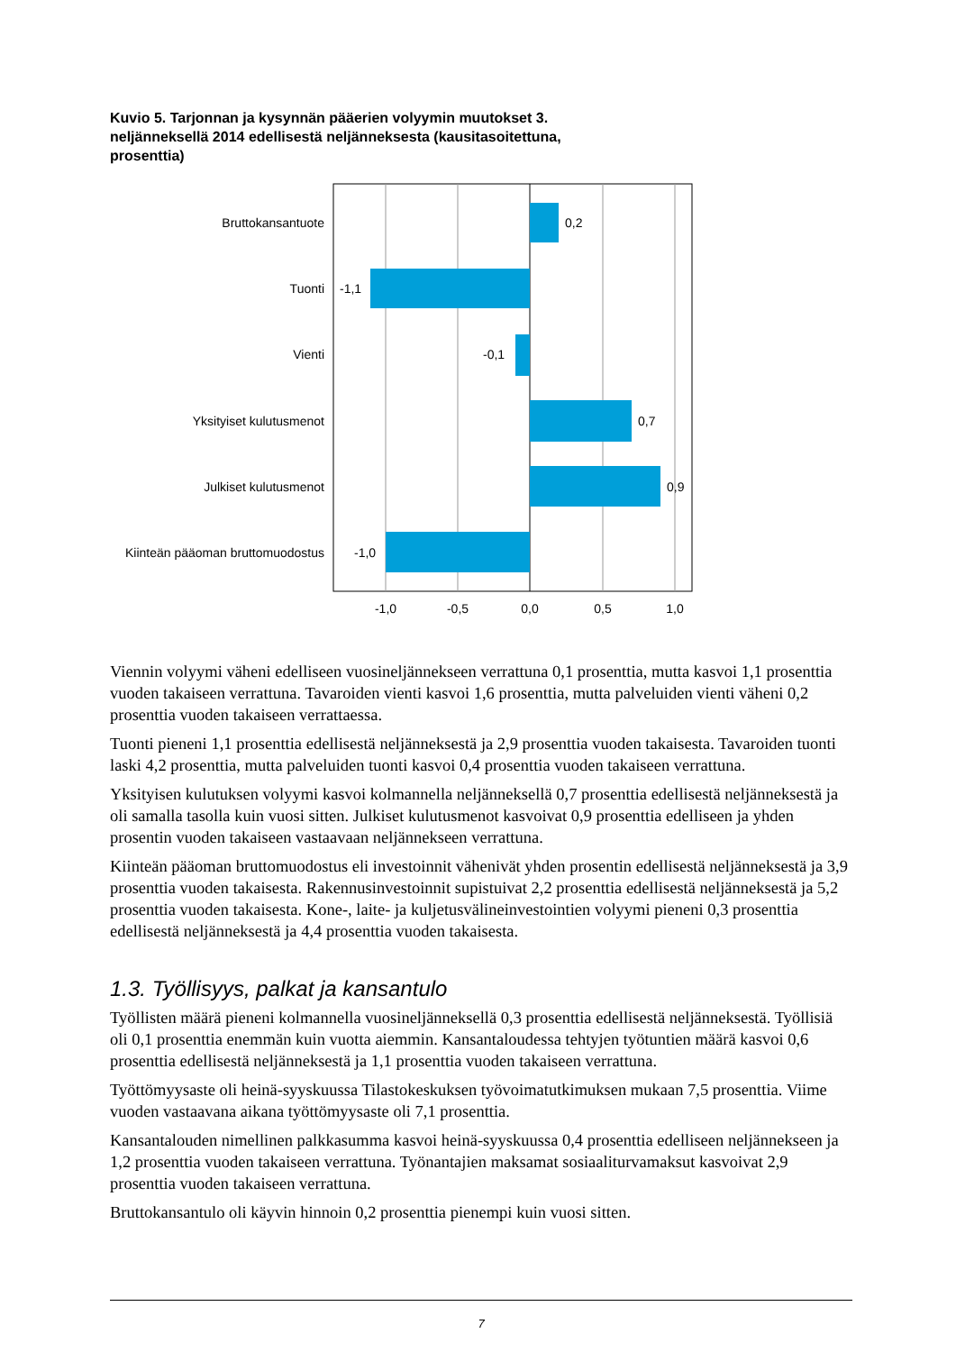Kuvio 5. Tarjonnan ja kysynnän pääerien volyymin muutokset 3. neljänneksellä 2014 edellisestä neljänneksesta (kausitasoitettuna, prosenttia)
Bruttokansantuote
Tuonti
Vienti
Yksityiset kulutusmenot
Julkiset kulutusmenot
Kiinteän pääoman bruttomuodostus
0,2
-1,1
-0,1
0,7
0,9
-1,0
-1,0
-0,5
0,0
0,5
1,0
Viennin volyymi väheni edelliseen vuosineljännekseen verrattuna 0,1 prosenttia, mutta kasvoi 1,1 prosenttia vuoden takaiseen verrattuna. Tavaroiden vienti kasvoi 1,6 prosenttia, mutta palveluiden vienti väheni 0,2 prosenttia vuoden takaiseen verrattaessa.
Tuonti pieneni 1,1 prosenttia edellisestä neljänneksestä ja 2,9 prosenttia vuoden takaisesta. Tavaroiden tuonti laski 4,2 prosenttia, mutta palveluiden tuonti kasvoi 0,4 prosenttia vuoden takaiseen verrattuna.
Yksityisen kulutuksen volyymi kasvoi kolmannella neljänneksellä 0,7 prosenttia edellisestä neljänneksestä ja oli samalla tasolla kuin vuosi sitten. Julkiset kulutusmenot kasvoivat 0,9 prosenttia edelliseen ja yhden prosentin vuoden takaiseen vastaavaan neljännekseen verrattuna.
Kiinteän pääoman bruttomuodostus eli investoinnit vähenivät yhden prosentin edellisestä neljänneksestä ja 3,9 prosenttia vuoden takaisesta. Rakennusinvestoinnit supistuivat 2,2 prosenttia edellisestä neljänneksestä ja 5,2 prosenttia vuoden takaisesta. Kone-, laite- ja kuljetusvälineinvestointien volyymi pieneni 0,3 prosenttia edellisestä neljänneksestä ja 4,4 prosenttia vuoden takaisesta.
1.3. Työllisyys, palkat ja kansantulo
Työllisten määrä pieneni kolmannella vuosineljänneksellä 0,3 prosenttia edellisestä neljänneksestä. Työllisiä oli 0,1 prosenttia enemmän kuin vuotta aiemmin. Kansantaloudessa tehtyjen työtuntien määrä kasvoi 0,6 prosenttia edellisestä neljänneksestä ja 1,1 prosenttia vuoden takaiseen verrattuna.
Työttömyysaste oli heinä-syyskuussa Tilastokeskuksen työvoimatutkimuksen mukaan 7,5 prosenttia. Viime vuoden vastaavana aikana työttömyysaste oli 7,1 prosenttia.
Kansantalouden nimellinen palkkasumma kasvoi heinä-syyskuussa 0,4 prosenttia edelliseen neljännekseen ja 1,2 prosenttia vuoden takaiseen verrattuna. Työnantajien maksamat sosiaaliturvamaksut kasvoivat 2,9 prosenttia vuoden takaiseen verrattuna.
Bruttokansantulo oli käyvin hinnoin 0,2 prosenttia pienempi kuin vuosi sitten.
7